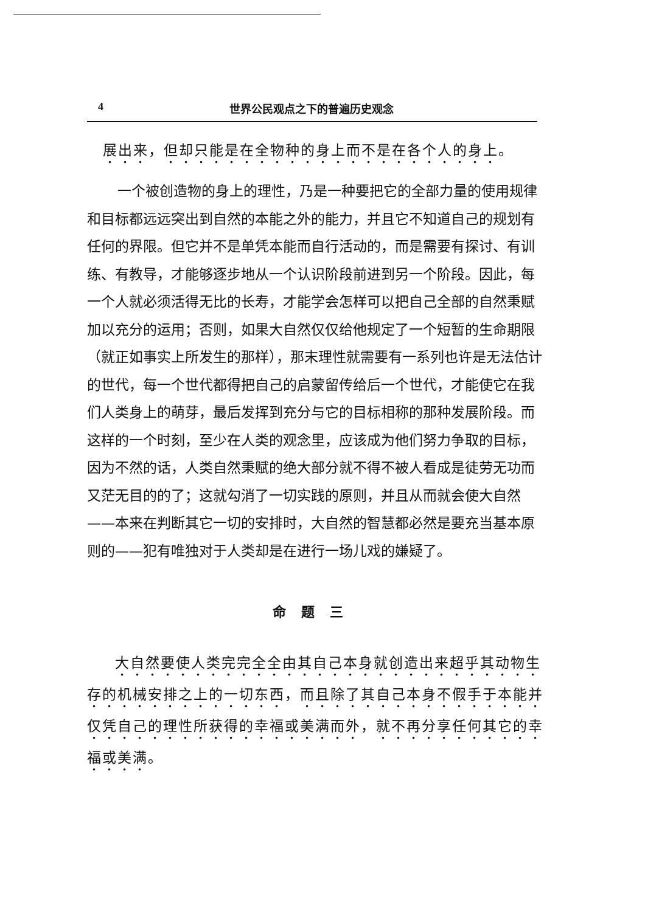4 世界公民观点之下的普遍历史观念
展出来，但却只能是在全物种的身上而不是在各个人的身上。
一个被创造物的身上的理性，乃是一种要把它的全部力量的使用规律和目标都远远突出到自然的本能之外的能力，并且它不知道自己的规划有任何的界限。但它并不是单凭本能而自行活动的，而是需要有探讨、有训练、有教导，才能够逐步地从一个认识阶段前进到另一个阶段。因此，每一个人就必须活得无比的长寿，才能学会怎样可以把自己全部的自然秉赋加以充分的运用；否则，如果大自然仅仅给他规定了一个短暂的生命期限（就正如事实上所发生的那样），那末理性就需要有一系列也许是无法估计的世代，每一个世代都得把自己的启蒙留传给后一个世代，才能使它在我们人类身上的萌芽，最后发挥到充分与它的目标相称的那种发展阶段。而这样的一个时刻，至少在人类的观念里，应该成为他们努力争取的目标，因为不然的话，人类自然秉赋的绝大部分就不得不被人看成是徒劳无功而又茫无目的的了；这就勾消了一切实践的原则，并且从而就会使大自然——本来在判断其它一切的安排时，大自然的智慧都必然是要充当基本原则的——犯有唯独对于人类却是在进行一场儿戏的嫌疑了。
命题三
大自然要使人类完完全全由其自己本身就创造出来超乎其动物生存的机械安排之上的一切东西，而且除了其自己本身不假手于本能并仅凭自己的理性所获得的幸福或美满而外，就不再分享任何其它的幸福或美满。